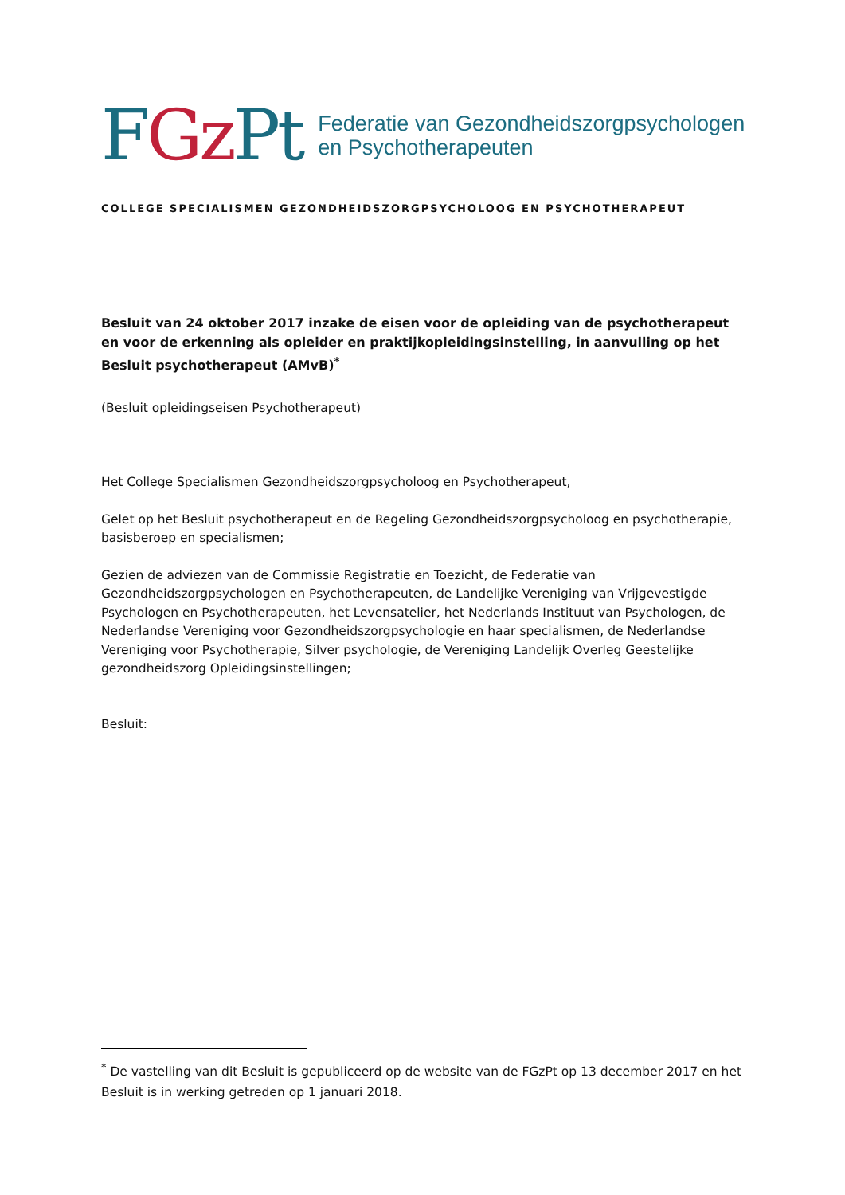FGz Pt
Federatie van Gezondheidszorgpsychologen
en Psychotherapeuten
COLLEGE SPECIALISMEN GEZONDHEIDSZORGPSYCHOLOOG EN PSYCHOTHERAPEUT
Besluit van 24 oktober 2017 inzake de eisen voor de opleiding van de psychotherapeut en voor de erkenning als opleider en praktijkopleidingsinstelling, in aanvulling op het Besluit psychotherapeut (AMvB)<sup>*</sup>
(Besluit opleidingseisen Psychotherapeut)
Het College Specialismen Gezondheidszorgpsycholoog en Psychotherapeut,
Gelet op het Besluit psychotherapeut en de Regeling Gezondheidszorgpsycholoog en psychotherapie, basisberoep en specialismen;
Gezien de adviezen van de Commissie Registratie en Toezicht, de Federatie van Gezondheidszorgpsychologen en Psychotherapeuten, de Landelijke Vereniging van Vrijgevestigde Psychologen en Psychotherapeuten, het Levensatelier, het Nederlands Instituut van Psychologen, de Nederlandse Vereniging voor Gezondheidszorgpsychologie en haar specialismen, de Nederlandse Vereniging voor Psychotherapie, Silver psychologie, de Vereniging Landelijk Overleg Geestelijke gezondheidszorg Opleidingsinstellingen;
Besluit:
<sup>*</sup> De vastelling van dit Besluit is gepubliceerd op de website van de FGzPt op 13 december 2017 en het Besluit is in werking getreden op 1 januari 2018.